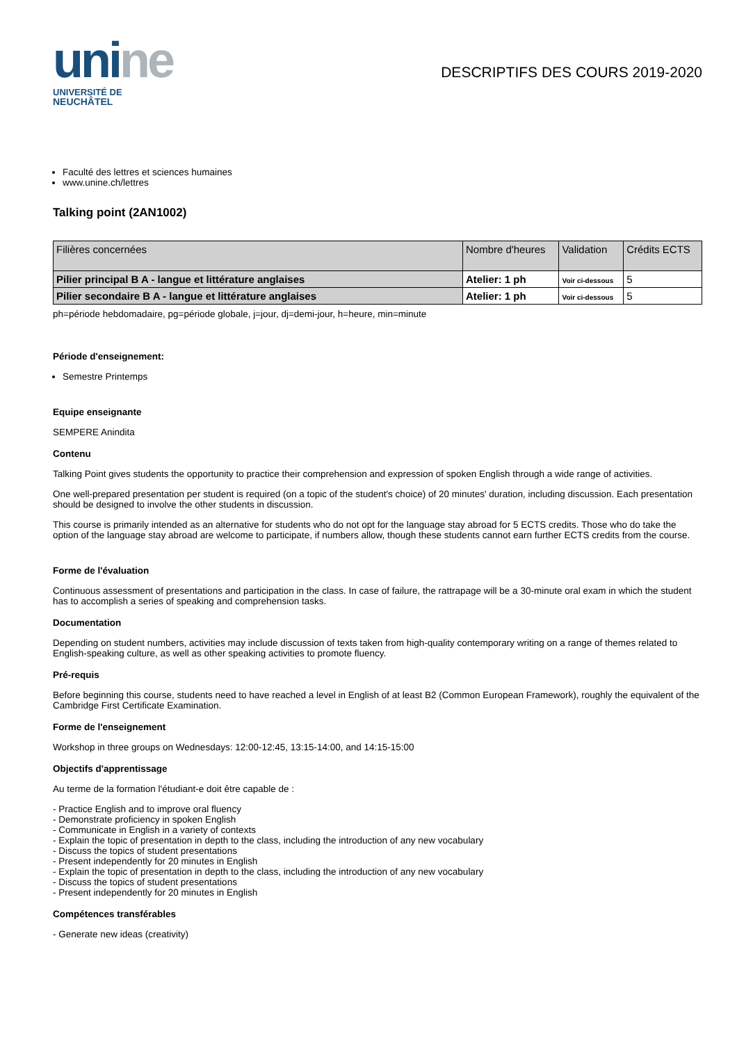unine
UNIVERSITÉ DE
NEUCHÂTEL
DESCRIPTIFS DES COURS 2019-2020
Faculté des lettres et sciences humaines
www.unine.ch/lettres
Talking point (2AN1002)
| Filières concernées | Nombre d'heures | Validation | Crédits ECTS |
| --- | --- | --- | --- |
| Pilier principal B A - langue et littérature anglaises | Atelier: 1 ph | Voir ci-dessous | 5 |
| Pilier secondaire B A - langue et littérature anglaises | Atelier: 1 ph | Voir ci-dessous | 5 |
ph=période hebdomadaire, pg=période globale, j=jour, dj=demi-jour, h=heure, min=minute
Période d'enseignement:
Semestre Printemps
Equipe enseignante
SEMPERE Anindita
Contenu
Talking Point gives students the opportunity to practice their comprehension and expression of spoken English through a wide range of activities.
One well-prepared presentation per student is required (on a topic of the student's choice) of 20 minutes' duration, including discussion. Each presentation should be designed to involve the other students in discussion.
This course is primarily intended as an alternative for students who do not opt for the language stay abroad for 5 ECTS credits. Those who do take the option of the language stay abroad are welcome to participate, if numbers allow, though these students cannot earn further ECTS credits from the course.
Forme de l'évaluation
Continuous assessment of presentations and participation in the class. In case of failure, the rattrapage will be a 30-minute oral exam in which the student has to accomplish a series of speaking and comprehension tasks.
Documentation
Depending on student numbers, activities may include discussion of texts taken from high-quality contemporary writing on a range of themes related to English-speaking culture, as well as other speaking activities to promote fluency.
Pré-requis
Before beginning this course, students need to have reached a level in English of at least B2 (Common European Framework), roughly the equivalent of the Cambridge First Certificate Examination.
Forme de l'enseignement
Workshop in three groups on Wednesdays: 12:00-12:45, 13:15-14:00, and 14:15-15:00
Objectifs d'apprentissage
Au terme de la formation l'étudiant-e doit être capable de :
- Practice English and to improve oral fluency
- Demonstrate proficiency in spoken English
- Communicate in English in a variety of contexts
- Explain the topic of presentation in depth to the class, including the introduction of any new vocabulary
- Discuss the topics of student presentations
- Present independently for 20 minutes in English
- Explain the topic of presentation in depth to the class, including the introduction of any new vocabulary
- Discuss the topics of student presentations
- Present independently for 20 minutes in English
Compétences transférables
- Generate new ideas (creativity)